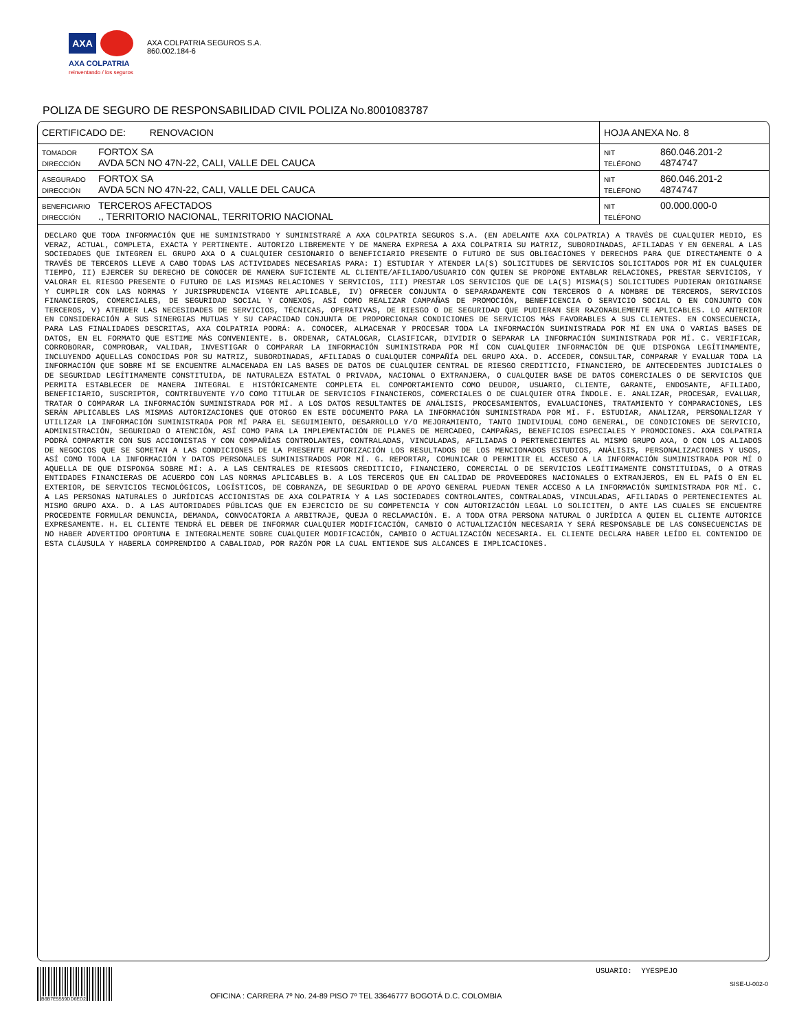AXA
AXA COLPATRIA
reinventando / los seguros
AXA COLPATRIA SEGUROS S.A.
860.002.184-6
POLIZA DE SEGURO DE RESPONSABILIDAD CIVIL POLIZA No.8001083787
| CERTIFICADO DE: RENOVACION | HOJA ANEXA No. 8 |
| TOMADOR FORTOX SA DIRECCIÓN AVDA 5CN NO 47N-22, CALI, VALLE DEL CAUCA | NIT 860.046.201-2 TELÉFONO 4874747 |
| ASEGURADO FORTOX SA DIRECCIÓN AVDA 5CN NO 47N-22, CALI, VALLE DEL CAUCA | NIT 860.046.201-2 TELÉFONO 4874747 |
| BENEFICIARIO TERCEROS AFECTADOS DIRECCIÓN ., TERRITORIO NACIONAL, TERRITORIO NACIONAL | NIT 00.000.000-0 TELÉFONO |
DECLARO QUE TODA INFORMACIÓN QUE HE SUMINISTRADO Y SUMINISTRARÉ A AXA COLPATRIA SEGUROS S.A. (EN ADELANTE AXA COLPATRIA) A TRAVÉS DE CUALQUIER MEDIO, ES VERAZ, ACTUAL, COMPLETA, EXACTA Y PERTINENTE. AUTORIZO LIBREMENTE Y DE MANERA EXPRESA A AXA COLPATRIA SU MATRIZ, SUBORDINADAS, AFILIADAS Y EN GENERAL A LAS SOCIEDADES QUE INTEGREN EL GRUPO AXA O A CUALQUIER CESIONARIO O BENEFICIARIO PRESENTE O FUTURO DE SUS OBLIGACIONES Y DERECHOS PARA QUE DIRECTAMENTE O A TRAVÉS DE TERCEROS LLEVE A CABO TODAS LAS ACTIVIDADES NECESARIAS PARA: I) ESTUDIAR Y ATENDER LA(S) SOLICITUDES DE SERVICIOS SOLICITADOS POR MÍ EN CUALQUIER TIEMPO, II) EJERCER SU DERECHO DE CONOCER DE MANERA SUFICIENTE AL CLIENTE/AFILIADO/USUARIO CON QUIEN SE PROPONE ENTABLAR RELACIONES, PRESTAR SERVICIOS, Y VALORAR EL RIESGO PRESENTE O FUTURO DE LAS MISMAS RELACIONES Y SERVICIOS, III) PRESTAR LOS SERVICIOS QUE DE LA(S) MISMA(S) SOLICITUDES PUDIERAN ORIGINARSE Y CUMPLIR CON LAS NORMAS Y JURISPRUDENCIA VIGENTE APLICABLE, IV) OFRECER CONJUNTA O SEPARADAMENTE CON TERCEROS O A NOMBRE DE TERCEROS, SERVICIOS FINANCIEROS, COMERCIALES, DE SEGURIDAD SOCIAL Y CONEXOS, ASÍ COMO REALIZAR CAMPAÑAS DE PROMOCIÓN, BENEFICENCIA O SERVICIO SOCIAL O EN CONJUNTO CON TERCEROS, V) ATENDER LAS NECESIDADES DE SERVICIOS, TÉCNICAS, OPERATIVAS, DE RIESGO O DE SEGURIDAD QUE PUDIERAN SER RAZONABLEMENTE APLICABLES. LO ANTERIOR EN CONSIDERACIÓN A SUS SINERGIAS MUTUAS Y SU CAPACIDAD CONJUNTA DE PROPORCIONAR CONDICIONES DE SERVICIOS MÁS FAVORABLES A SUS CLIENTES. EN CONSECUENCIA, PARA LAS FINALIDADES DESCRITAS, AXA COLPATRIA PODRÁ: A. CONOCER, ALMACENAR Y PROCESAR TODA LA INFORMACIÓN SUMINISTRADA POR MÍ EN UNA O VARIAS BASES DE DATOS, EN EL FORMATO QUE ESTIME MÁS CONVENIENTE. B. ORDENAR, CATALOGAR, CLASIFICAR, DIVIDIR O SEPARAR LA INFORMACIÓN SUMINISTRADA POR MÍ. C. VERIFICAR, CORROBORAR, COMPROBAR, VALIDAR, INVESTIGAR O COMPARAR LA INFORMACIÓN SUMINISTRADA POR MÍ CON CUALQUIER INFORMACIÓN DE QUE DISPONGA LEGÍTIMAMENTE, INCLUYENDO AQUELLAS CONOCIDAS POR SU MATRIZ, SUBORDINADAS, AFILIADAS O CUALQUIER COMPAÑÍA DEL GRUPO AXA. D. ACCEDER, CONSULTAR, COMPARAR Y EVALUAR TODA LA INFORMACIÓN QUE SOBRE MÍ SE ENCUENTRE ALMACENADA EN LAS BASES DE DATOS DE CUALQUIER CENTRAL DE RIESGO CREDITICIO, FINANCIERO, DE ANTECEDENTES JUDICIALES O DE SEGURIDAD LEGÍTIMAMENTE CONSTITUIDA, DE NATURALEZA ESTATAL O PRIVADA, NACIONAL O EXTRANJERA, O CUALQUIER BASE DE DATOS COMERCIALES O DE SERVICIOS QUE PERMITA ESTABLECER DE MANERA INTEGRAL E HISTÓRICAMENTE COMPLETA EL COMPORTAMIENTO COMO DEUDOR, USUARIO, CLIENTE, GARANTE, ENDOSANTE, AFILIADO, BENEFICIARIO, SUSCRIPTOR, CONTRIBUYENTE Y/O COMO TITULAR DE SERVICIOS FINANCIEROS, COMERCIALES O DE CUALQUIER OTRA ÍNDOLE. E. ANALIZAR, PROCESAR, EVALUAR, TRATAR O COMPARAR LA INFORMACIÓN SUMINISTRADA POR MÍ. A LOS DATOS RESULTANTES DE ANÁLISIS, PROCESAMIENTOS, EVALUACIONES, TRATAMIENTO Y COMPARACIONES, LES SERÁN APLICABLES LAS MISMAS AUTORIZACIONES QUE OTORGO EN ESTE DOCUMENTO PARA LA INFORMACIÓN SUMINISTRADA POR MÍ. F. ESTUDIAR, ANALIZAR, PERSONALIZAR Y UTILIZAR LA INFORMACIÓN SUMINISTRADA POR MÍ PARA EL SEGUIMIENTO, DESARROLLO Y/O MEJORAMIENTO, TANTO INDIVIDUAL COMO GENERAL, DE CONDICIONES DE SERVICIO, ADMINISTRACIÓN, SEGURIDAD O ATENCIÓN, ASÍ COMO PARA LA IMPLEMENTACIÓN DE PLANES DE MERCADEO, CAMPAÑAS, BENEFICIOS ESPECIALES Y PROMOCIONES. AXA COLPATRIA PODRÁ COMPARTIR CON SUS ACCIONISTAS Y CON COMPAÑÍAS CONTROLANTES, CONTRALADAS, VINCULADAS, AFILIADAS O PERTENECIENTES AL MISMO GRUPO AXA, O CON LOS ALIADOS DE NEGOCIOS QUE SE SOMETAN A LAS CONDICIONES DE LA PRESENTE AUTORIZACIÓN LOS RESULTADOS DE LOS MENCIONADOS ESTUDIOS, ANÁLISIS, PERSONALIZACIONES Y USOS, ASÍ COMO TODA LA INFORMACIÓN Y DATOS PERSONALES SUMINISTRADOS POR MÍ. G. REPORTAR, COMUNICAR O PERMITIR EL ACCESO A LA INFORMACIÓN SUMINISTRADA POR MÍ O AQUELLA DE QUE DISPONGA SOBRE MÍ: A. A LAS CENTRALES DE RIESGOS CREDITICIO, FINANCIERO, COMERCIAL O DE SERVICIOS LEGÍTIMAMENTE CONSTITUIDAS, O A OTRAS ENTIDADES FINANCIERAS DE ACUERDO CON LAS NORMAS APLICABLES B. A LOS TERCEROS QUE EN CALIDAD DE PROVEEDORES NACIONALES O EXTRANJEROS, EN EL PAÍS O EN EL EXTERIOR, DE SERVICIOS TECNOLÓGICOS, LOGÍSTICOS, DE COBRANZA, DE SEGURIDAD O DE APOYO GENERAL PUEDAN TENER ACCESO A LA INFORMACIÓN SUMINISTRADA POR MÍ. C. A LAS PERSONAS NATURALES O JURÍDICAS ACCIONISTAS DE AXA COLPATRIA Y A LAS SOCIEDADES CONTROLANTES, CONTRALADAS, VINCULADAS, AFILIADAS O PERTENECIENTES AL MISMO GRUPO AXA. D. A LAS AUTORIDADES PÚBLICAS QUE EN EJERCICIO DE SU COMPETENCIA Y CON AUTORIZACIÓN LEGAL LO SOLICITEN, O ANTE LAS CUALES SE ENCUENTRE PROCEDENTE FORMULAR DENUNCIA, DEMANDA, CONVOCATORIA A ARBITRAJE, QUEJA O RECLAMACIÓN. E. A TODA OTRA PERSONA NATURAL O JURÍDICA A QUIEN EL CLIENTE AUTORICE EXPRESAMENTE. H. EL CLIENTE TENDRÁ EL DEBER DE INFORMAR CUALQUIER MODIFICACIÓN, CAMBIO O ACTUALIZACIÓN NECESARIA Y SERÁ RESPONSABLE DE LAS CONSECUENCIAS DE NO HABER ADVERTIDO OPORTUNA E INTEGRALMENTE SOBRE CUALQUIER MODIFICACIÓN, CAMBIO O ACTUALIZACIÓN NECESARIA. EL CLIENTE DECLARA HABER LEÍDO EL CONTENIDO DE ESTA CLÁUSULA Y HABERLA COMPRENDIDO A CABALIDAD, POR RAZÓN POR LA CUAL ENTIENDE SUS ALCANCES E IMPLICACIONES.
B6B7E5559DD6ED2
USUARIO: YYESPEJO
SISE-U-002-0
OFICINA : CARRERA 7º No. 24-89 PISO 7º TEL 33646777 BOGOTÁ D.C. COLOMBIA